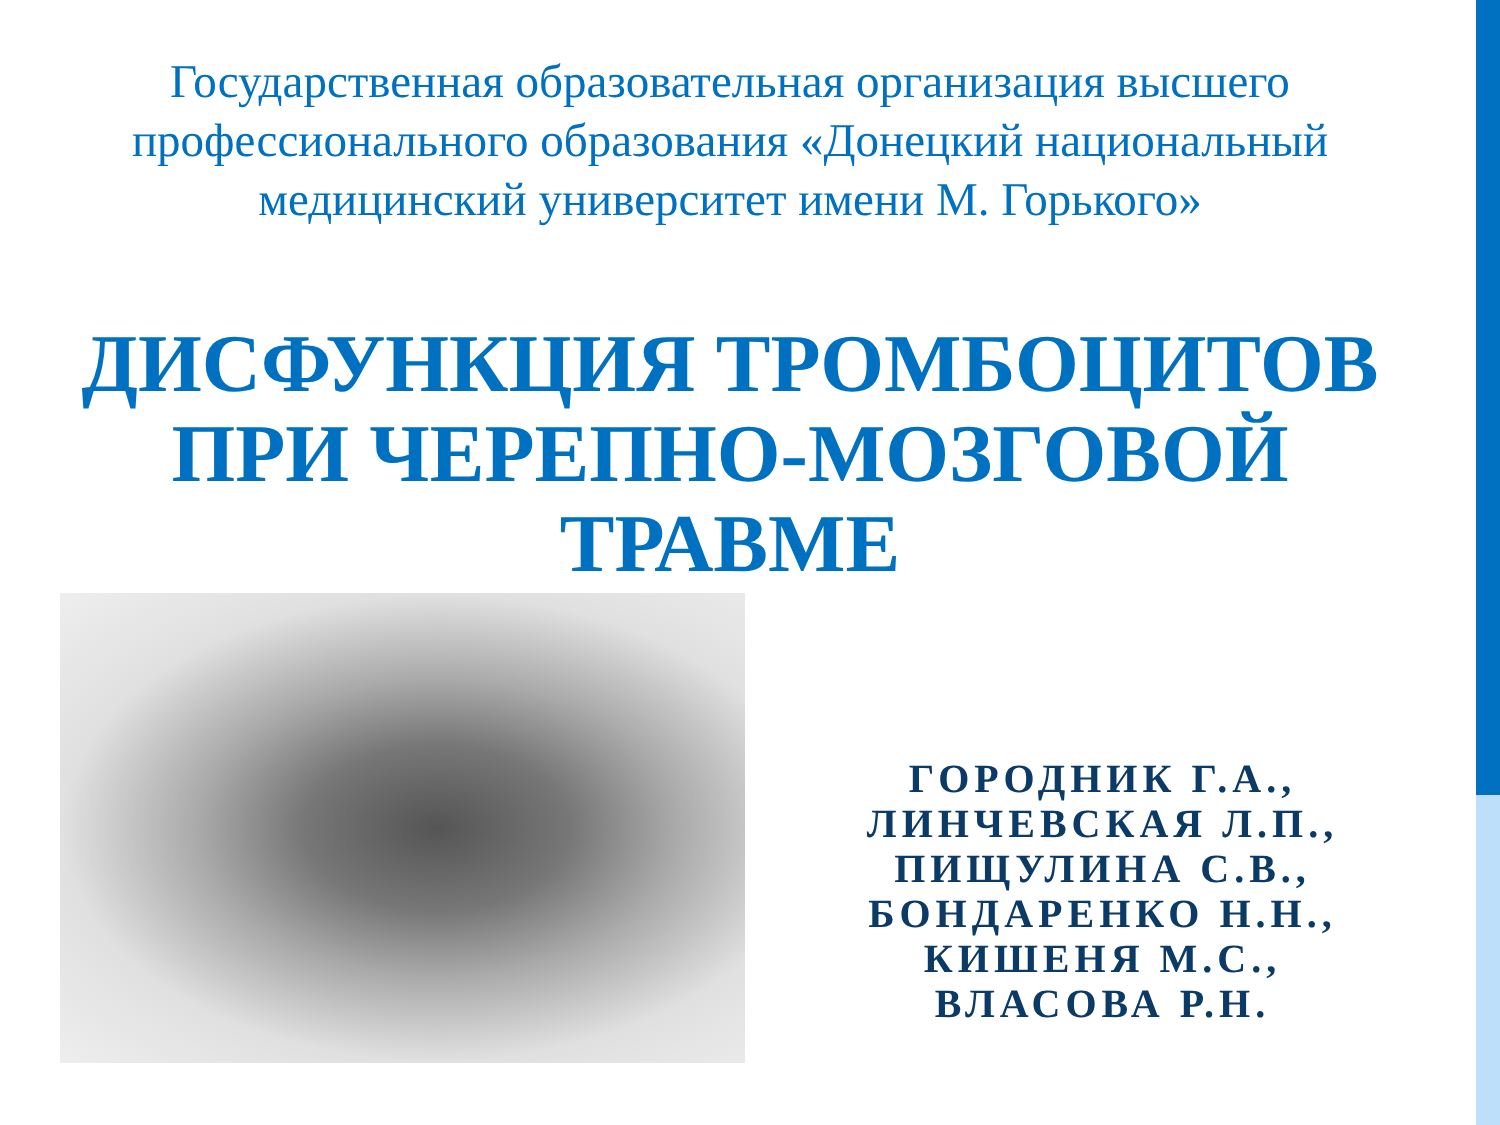Государственная образовательная организация высшего профессионального образования «Донецкий национальный медицинский университет имени М. Горького»
ДИСФУНКЦИЯ ТРОМБОЦИТОВ
ПРИ ЧЕРЕПНО-МОЗГОВОЙ
ТРАВМЕ
ГОРОДНИК Г.А.,
ЛИНЧЕВСКАЯ Л.П.,
ПИЩУЛИНА С.В.,
БОНДАРЕНКО Н.Н.,
КИШЕНЯ М.С.,
ВЛАСОВА Р.Н.